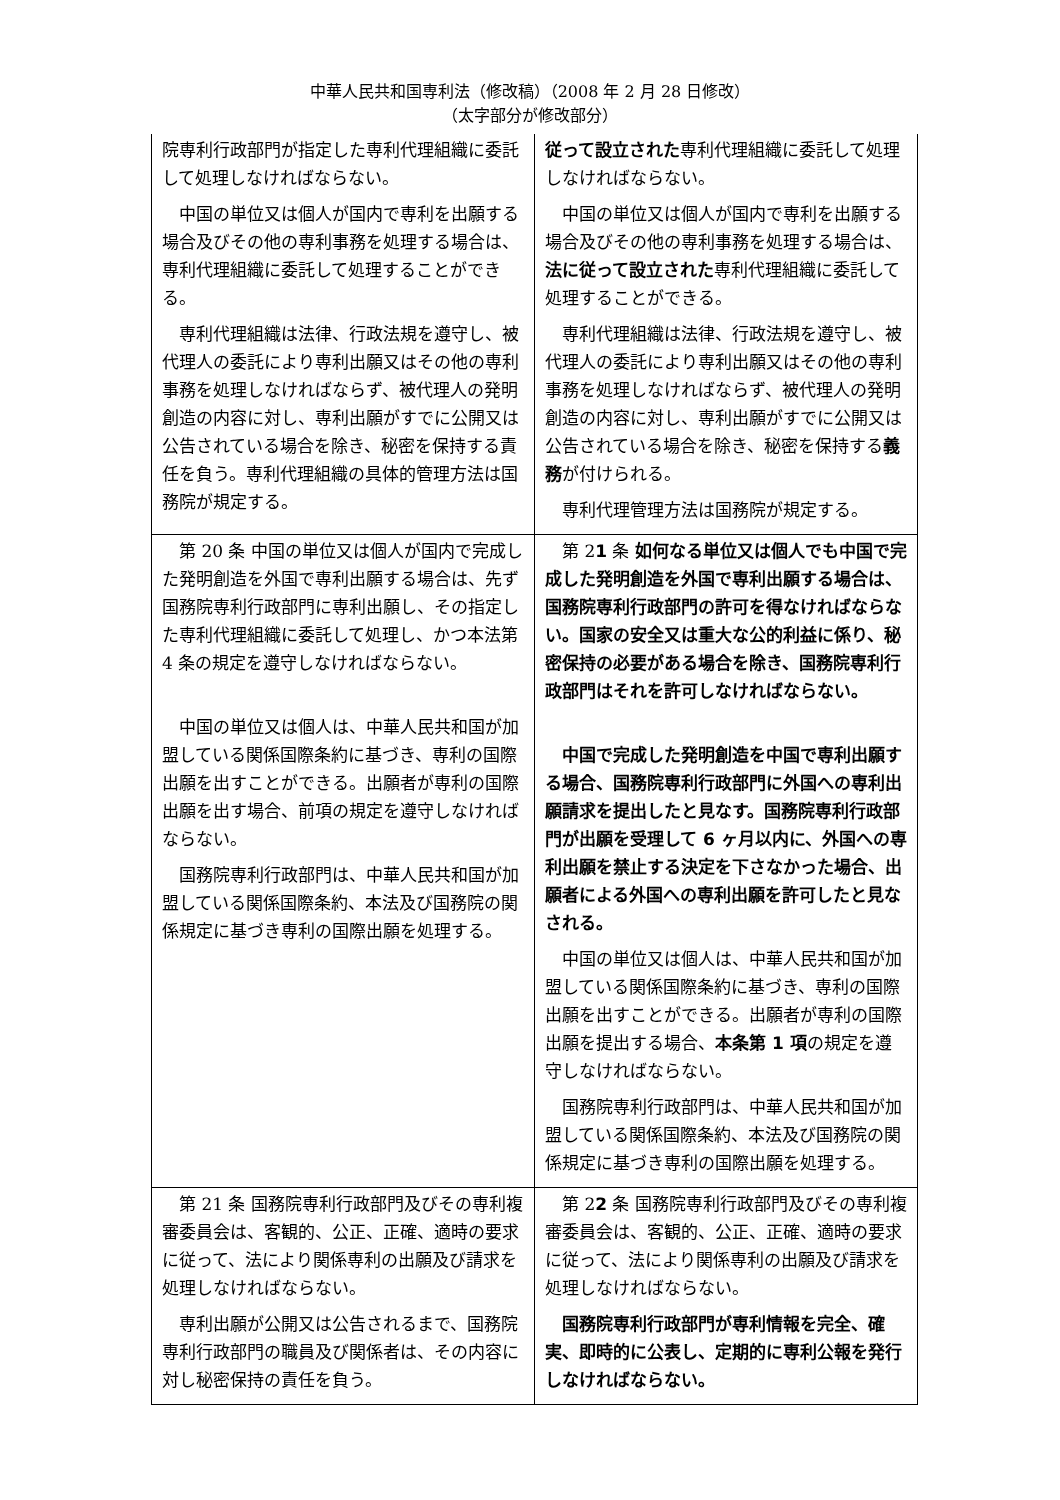中華人民共和国専利法（修改稿）（2008 年 2 月 28 日修改）
（太字部分が修改部分）
| 院専利行政部門が指定した専利代理組織に委託して処理しなければならない。 中国の単位又は個人が国内で専利を出願する場合及びその他の専利事務を処理する場合は、専利代理組織に委託して処理することができる。 専利代理組織は法律、行政法規を遵守し、被代理人の委託により専利出願又はその他の専利事務を処理しなければならず、被代理人の発明創造の内容に対し、専利出願がすでに公開又は公告されている場合を除き、秘密を保持する責任を負う。専利代理組織の具体的管理方法は国務院が規定する。 | 従って設立された 専利代理組織に委託して処理しなければならない。 中国の単位又は個人が国内で専利を出願する場合及びその他の専利事務を処理する場合は、 法に従って設立された 専利代理組織に委託して処理することができる。 専利代理組織は法律、行政法規を遵守し、被代理人の委託により専利出願又はその他の専利事務を処理しなければならず、被代理人の発明創造の内容に対し、専利出願がすでに公開又は公告されている場合を除き、秘密を保持する 義務 が付けられる。 専利代理管理方法は国務院が規定する。 |
| 第 20 条 中国の単位又は個人が国内で完成した発明創造を外国で専利出願する場合は、先ず国務院専利行政部門に専利出願し、その指定した専利代理組織に委託して処理し、かつ本法第 4 条の規定を遵守しなければならない。 中国の単位又は個人は、中華人民共和国が加盟している関係国際条約に基づき、専利の国際出願を出すことができる。出願者が専利の国際出願を出す場合、前項の規定を遵守しなければならない。 国務院専利行政部門は、中華人民共和国が加盟している関係国際条約、本法及び国務院の関係規定に基づき専利の国際出願を処理する。 | 第 2 1 条 如何なる単位又は個人でも中国で完成した発明創造を外国で専利出願する場合は、国務院専利行政部門の許可を得なければならない。国家の安全又は重大な公的利益に係り、秘密保持の必要がある場合を除き、国務院専利行政部門はそれを許可しなければならない。 中国で完成した発明創造を中国で専利出願する場合、国務院専利行政部門に外国への専利出願請求を提出したと見なす。国務院専利行政部門が出願を受理して 6 ヶ月以内に、外国への専利出願を禁止する決定を下さなかった場合、出願者による外国への専利出願を許可したと見なされる。 中国の単位又は個人は、中華人民共和国が加盟している関係国際条約に基づき、専利の国際出願を出すことができる。出願者が専利の国際出願を提出する場合、 本条第 1 項 の規定を遵守しなければならない。 国務院専利行政部門は、中華人民共和国が加盟している関係国際条約、本法及び国務院の関係規定に基づき専利の国際出願を処理する。 |
| 第 21 条 国務院専利行政部門及びその専利複審委員会は、客観的、公正、正確、適時の要求に従って、法により関係専利の出願及び請求を処理しなければならない。 専利出願が公開又は公告されるまで、国務院専利行政部門の職員及び関係者は、その内容に対し秘密保持の責任を負う。 | 第 2 2 条 国務院専利行政部門及びその専利複審委員会は、客観的、公正、正確、適時の要求に従って、法により関係専利の出願及び請求を処理しなければならない。 国務院専利行政部門が専利情報を完全、確実、即時的に公表し、定期的に専利公報を発行しなければならない。 |